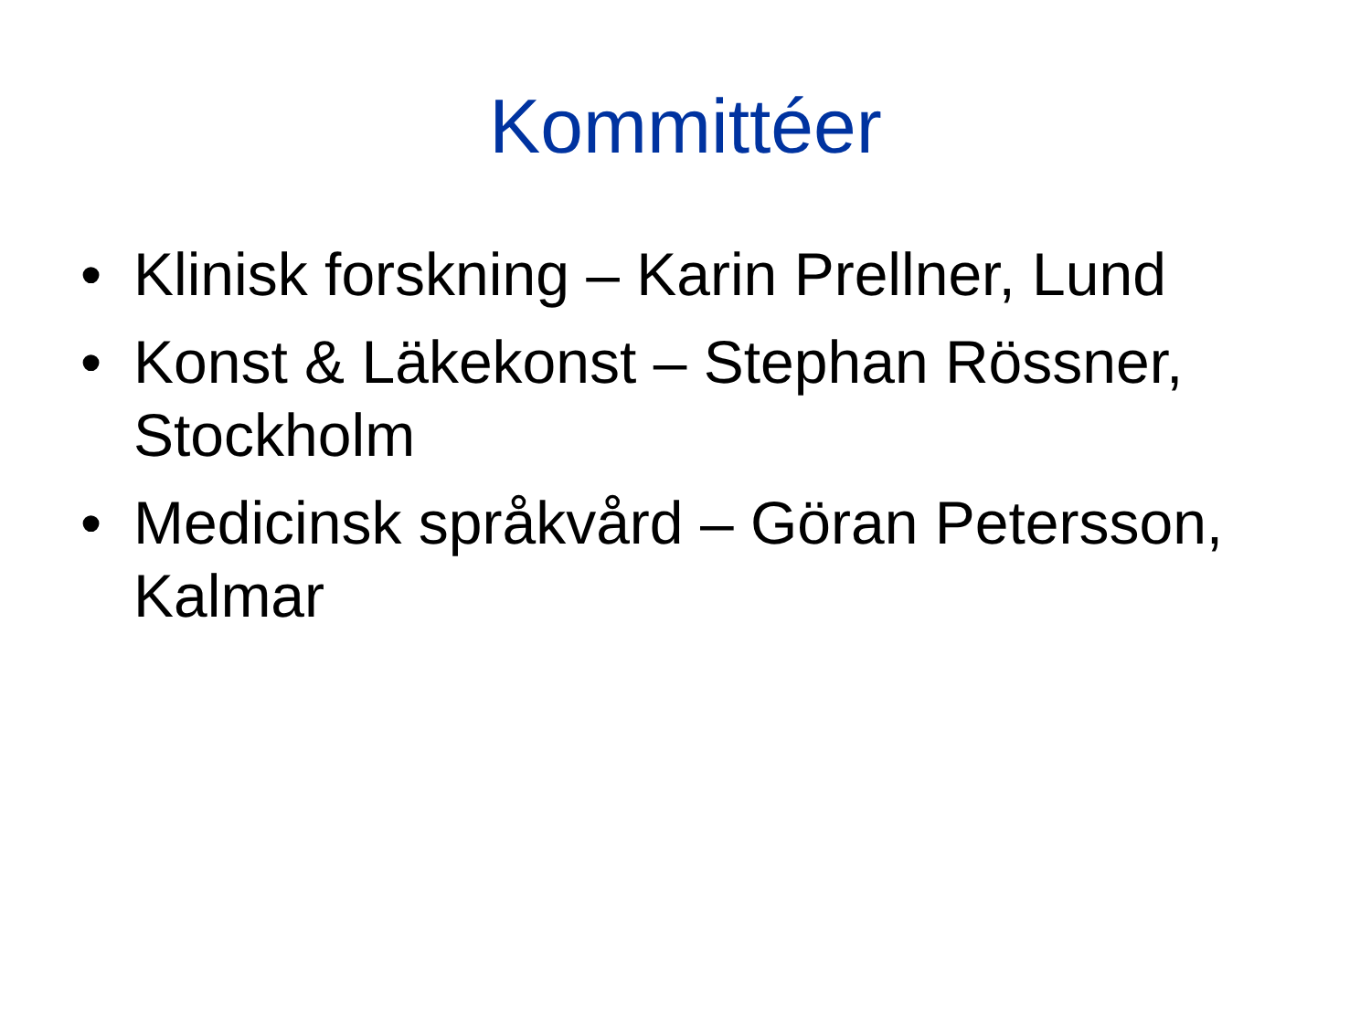Kommittéer
• Klinisk forskning – Karin Prellner, Lund
• Konst & Läkekonst – Stephan Rössner, Stockholm
• Medicinsk språkvård – Göran Petersson, Kalmar